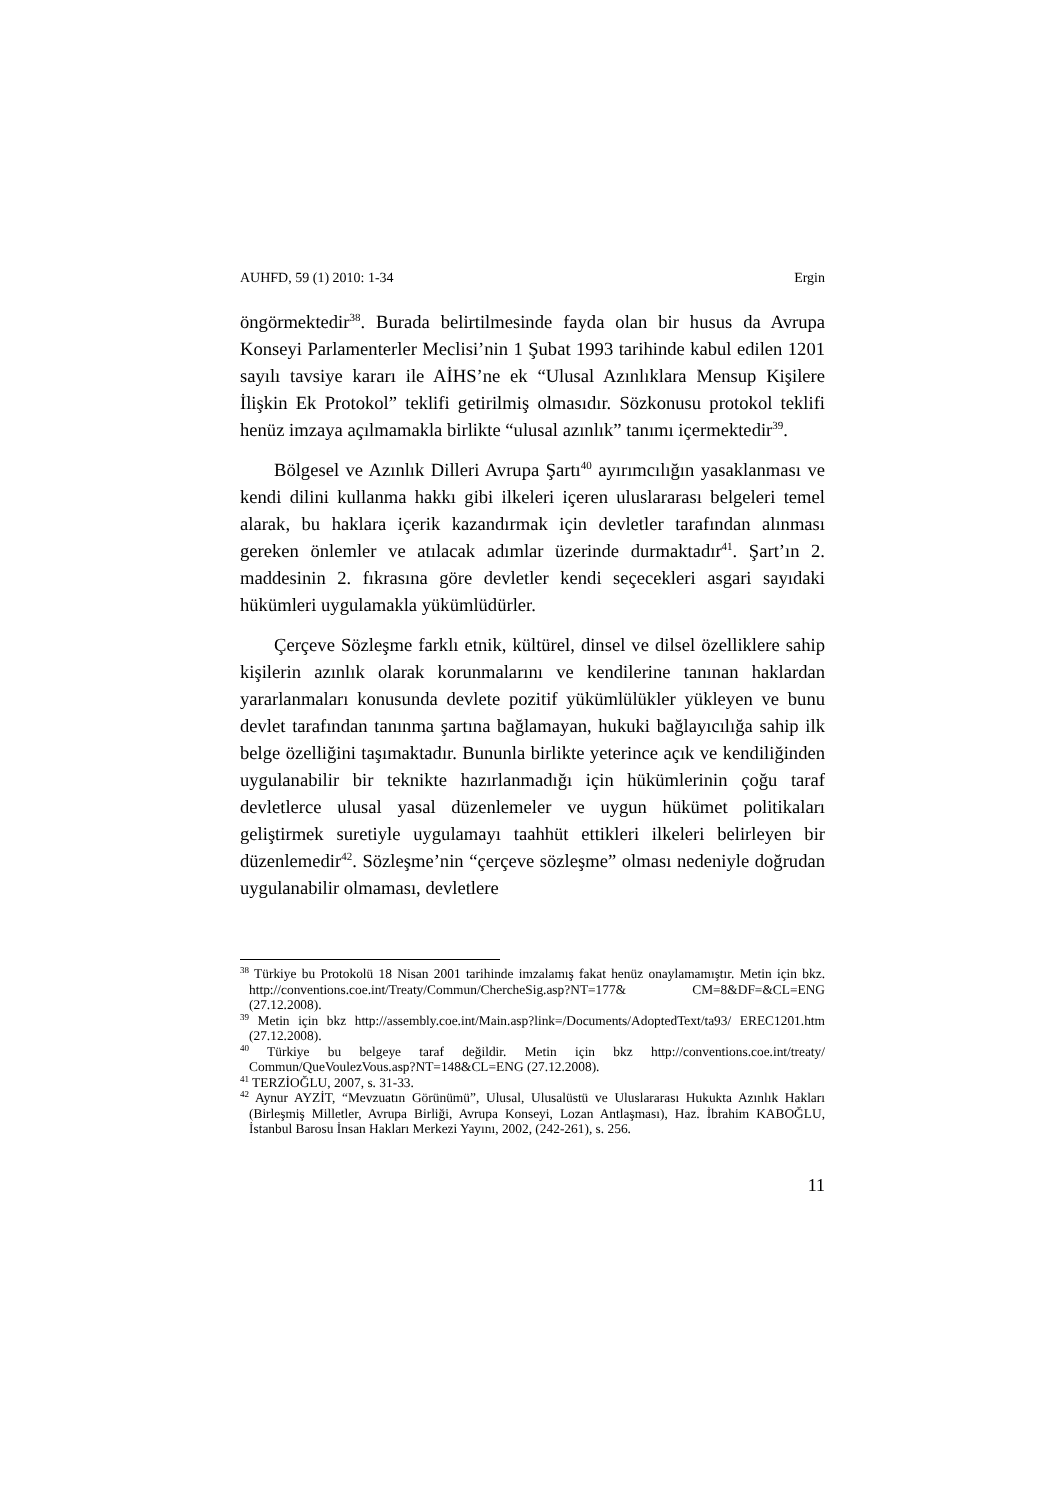AUHFD, 59 (1) 2010: 1-34 Ergin
öngörmektedir<sup>38</sup>. Burada belirtilmesinde fayda olan bir husus da Avrupa Konseyi Parlamenterler Meclisi’nin 1 Şubat 1993 tarihinde kabul edilen 1201 sayılı tavsiye kararı ile AİHS’ne ek “Ulusal Azınlıklara Mensup Kişilere İlişkin Ek Protokol” teklifi getirilmiş olmasıdır. Sözkonusu protokol teklifi henüz imzaya açılmamakla birlikte “ulusal azınlık” tanımı içermektedir<sup>39</sup>.
Bölgesel ve Azınlık Dilleri Avrupa Şartı<sup>40</sup> ayırımcılığın yasaklanması ve kendi dilini kullanma hakkı gibi ilkeleri içeren uluslararası belgeleri temel alarak, bu haklara içerik kazandırmak için devletler tarafından alınması gereken önlemler ve atılacak adımlar üzerinde durmaktadır<sup>41</sup>. Şart’ın 2. maddesinin 2. fıkrasına göre devletler kendi seçecekleri asgari sayıdaki hükümleri uygulamakla yükümlüdürler.
Çerçeve Sözleşme farklı etnik, kültürel, dinsel ve dilsel özelliklere sahip kişilerin azınlık olarak korunmalarını ve kendilerine tanınan haklardan yararlanmaları konusunda devlete pozitif yükümlülükler yükleyen ve bunu devlet tarafından tanınma şartına bağlamayan, hukuki bağlayıcılığa sahip ilk belge özelliğini taşımaktadır. Bununla birlikte yeterince açık ve kendiliğinden uygulanabilir bir teknikte hazırlanmadığı için hükümlerinin çoğu taraf devletlerce ulusal yasal düzenlemeler ve uygun hükümet politikaları geliştirmek suretiyle uygulamayı taahhüt ettikleri ilkeleri belirleyen bir düzenlemedir<sup>42</sup>. Sözleşme’nin “çerçeve sözleşme” olması nedeniyle doğrudan uygulanabilir olmaması, devletlere
<sup>38</sup> Türkiye bu Protokolü 18 Nisan 2001 tarihinde imzalamış fakat henüz onaylamamıştır. Metin için bkz. http://conventions.coe.int/Treaty/Commun/ChercheSig.asp?NT=177& CM=8&DF=&CL=ENG (27.12.2008).
<sup>39</sup> Metin için bkz http://assembly.coe.int/Main.asp?link=/Documents/AdoptedText/ta93/ EREC1201.htm (27.12.2008).
<sup>40</sup> Türkiye bu belgeye taraf değildir. Metin için bkz http://conventions.coe.int/treaty/ Commun/QueVoulezVous.asp?NT=148&CL=ENG (27.12.2008).
<sup>41</sup> TERZİOĞLU, 2007, s. 31-33.
<sup>42</sup> Aynur AYZİT, “Mevzuatın Görünümü”, Ulusal, Ulusalüstü ve Uluslararası Hukukta Azınlık Hakları (Birleşmiş Milletler, Avrupa Birliği, Avrupa Konseyi, Lozan Antlaşması), Haz. İbrahim KABOĞLU, İstanbul Barosu İnsan Hakları Merkezi Yayını, 2002, (242-261), s. 256.
11